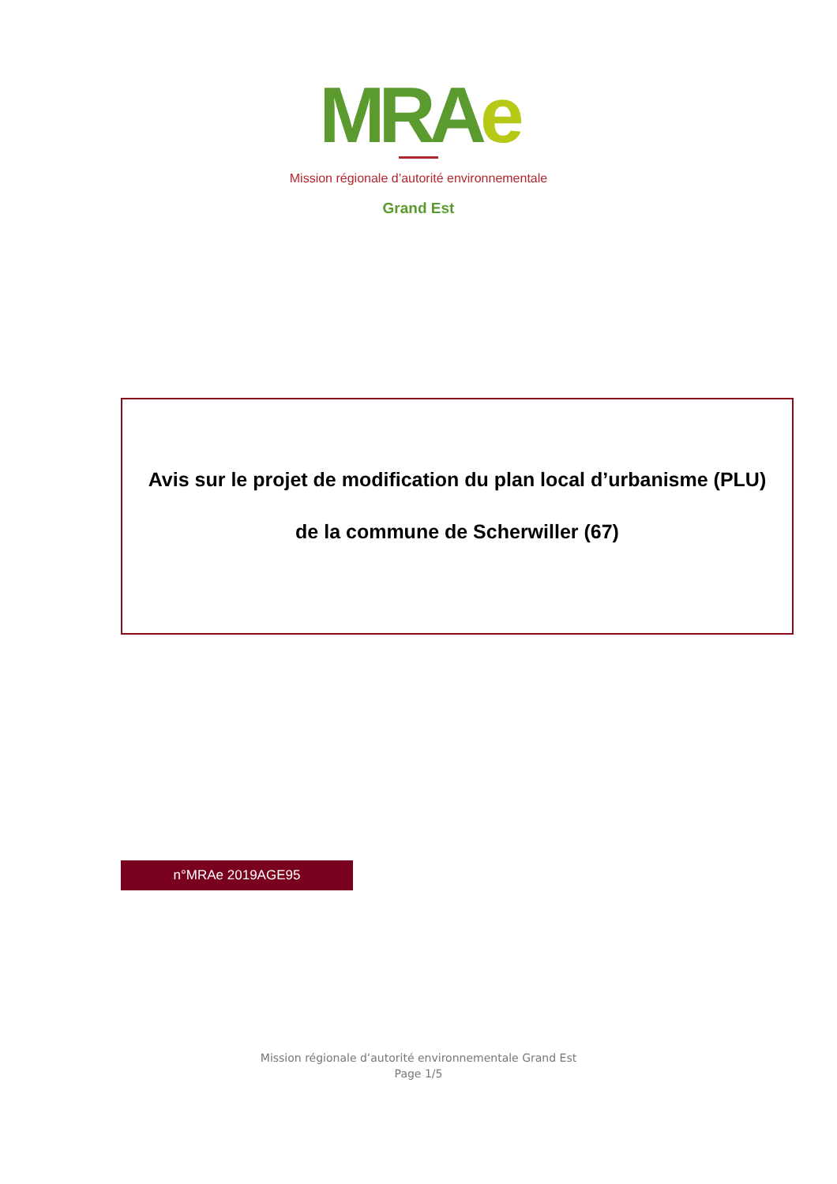MRAe
Mission régionale d’autorité environnementale
Grand Est
Avis sur le projet de modification du plan local d’urbanisme (PLU)
de la commune de Scherwiller (67)
n°MRAe 2019AGE95
Mission régionale d’autorité environnementale Grand Est
Page 1/5